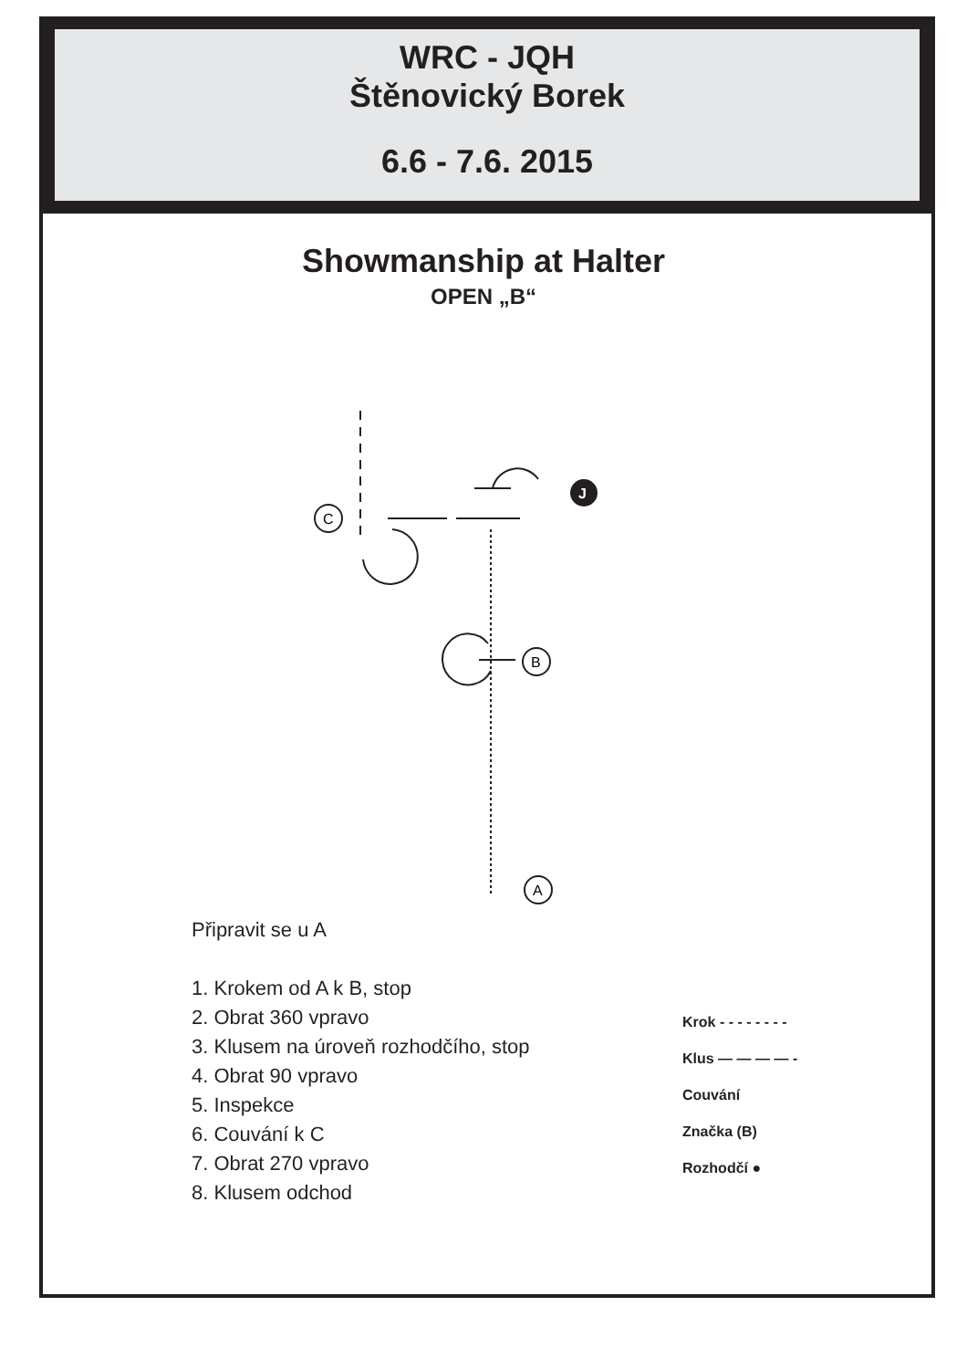WRC - JQH
Štěnovický Borek
6.6 - 7.6. 2015
Showmanship at Halter
OPEN „B“
J
C
B
A
Připravit se u A
1. Krokem od A k B, stop
2. Obrat 360 vpravo
3. Klusem na úroveň rozhodčího, stop
4. Obrat 90 vpravo
5. Inspekce
6. Couvání k C
7. Obrat 270 vpravo
8. Klusem odchod
Krok - - - - - - - -
Klus — — — — -
Couvání
Značka (B)
Rozhodčí ●